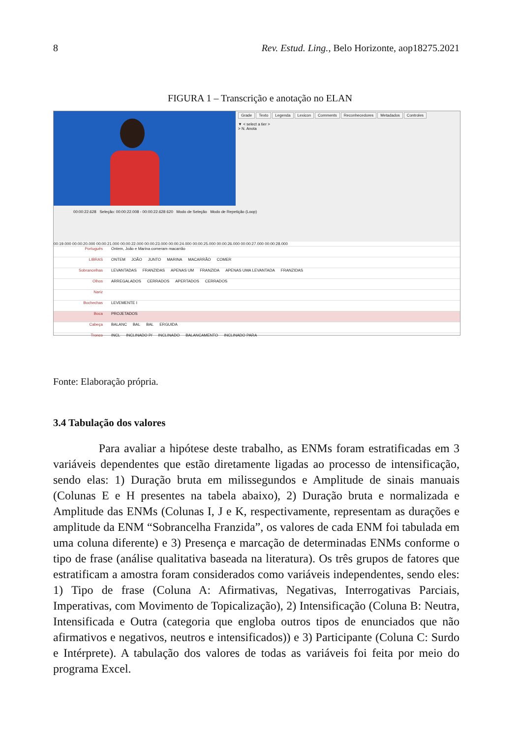8 Rev. Estud. Ling., Belo Horizonte, aop18275.2021
FIGURA 1 – Transcrição e anotação no ELAN
Grade Texto Legenda Lexicon Comments Reconhecedores Metadados Controles
▼ < select a tier >
> N. Anota
00:00:22.628 Seleção: 00:00:22.008 - 00:00:22.628 620 Modo de Seleção Modo de Repetição (Loop)
00:19.000 00:00:20.000 00:00:21.000 00:00:22.000 00:00:23.000 00:00:24.000 00:00:25.000 00:00:26.000 00:00:27.000 00:00:28.000
Português Ontem, João e Marina comeram macarrão
LIBRAS ONTEM JOÃO JUNTO MARINA MACARRÃO COMER
Sobrancelhas LEVANTADAS FRANZIDAS APENAS UM FRANZIDA APENAS UMA LEVANTADA FRANZIDAS
Olhos ARREGALADOS CERRADOS APERTADOS CERRADOS
Nariz
Bochechas LEVEMENTE I
Boca PROJETADOS
Cabeça BALANC BAL BAL ERGUIDA
Tronco INCL INCLINADO P/ INCLINADO BALANCAMENTO INCLINADO PARA
Fonte: Elaboração própria.
3.4 Tabulação dos valores
Para avaliar a hipótese deste trabalho, as ENMs foram estratificadas em 3 variáveis dependentes que estão diretamente ligadas ao processo de intensificação, sendo elas: 1) Duração bruta em milissegundos e Amplitude de sinais manuais (Colunas E e H presentes na tabela abaixo), 2) Duração bruta e normalizada e Amplitude das ENMs (Colunas I, J e K, respectivamente, representam as durações e amplitude da ENM “Sobrancelha Franzida”, os valores de cada ENM foi tabulada em uma coluna diferente) e 3) Presença e marcação de determinadas ENMs conforme o tipo de frase (análise qualitativa baseada na literatura). Os três grupos de fatores que estratificam a amostra foram considerados como variáveis independentes, sendo eles: 1) Tipo de frase (Coluna A: Afirmativas, Negativas, Interrogativas Parciais, Imperativas, com Movimento de Topicalização), 2) Intensificação (Coluna B: Neutra, Intensificada e Outra (categoria que engloba outros tipos de enunciados que não afirmativos e negativos, neutros e intensificados)) e 3) Participante (Coluna C: Surdo e Intérprete). A tabulação dos valores de todas as variáveis foi feita por meio do programa Excel.